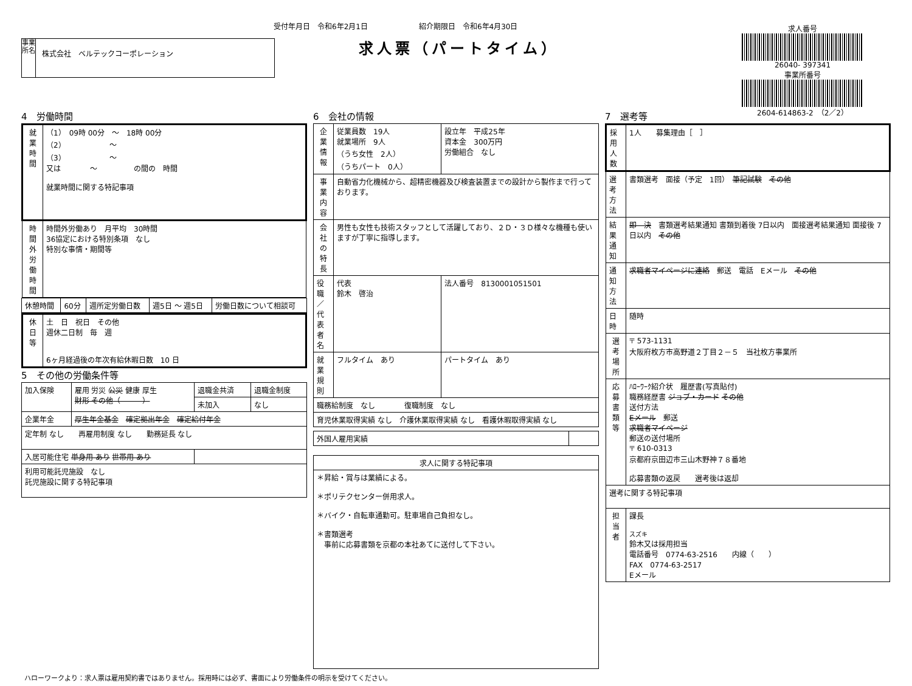受付年月日　令和6年2月1日　　　　　　　紹介期限日　令和6年4月30日
求人票（パートタイム）
事業所名
株式会社　ベルテックコーポレーション
求人番号
26040- 397341
事業所番号
2604-614863-2　（2／2）
4　労働時間
| 就業時間 | （1） 09時 00分 ～ 18時 00分 （2） ～ （3） ～ 又は ～ の間の 時間 就業時間に関する特記事項 |
| 時間外労働時間 | 時間外労働あり 月平均 30時間 36協定における特別条項 なし 特別な事情・期間等 |
| 休憩時間 | 60分 | 週所定労働日数 | 週5日 ～ 週5日 | 労働日数について相談可 |
| 休日等 | 土 日 祝日 その他 週休二日制 毎 週 6ヶ月経過後の年次有給休暇日数 10 日 |
5　その他の労働条件等
| 加入保険 | 雇用 労災 公災 健康 厚生 財形 その他（ ） | 退職金共済 | 退職金制度 |
| | | 未加入 | なし |
| 企業年金 | 厚生年金基金 確定拠出年金 確定給付年金 | | |
| 定年制 なし 再雇用制度 なし 勤務延長 なし | | | |
| 入居可能住宅 単身用 あり 世帯用 あり | | | |
| 利用可能託児施設 なし 託児施設に関する特記事項 | | | |
6　会社の情報
| 企業情報 | 従業員数 19人 就業場所 9人 （うち女性 2人） （うちパート 0人） | 設立年 平成25年 資本金 300万円 労働組合 なし |
| 事業内容 | 自動省力化機械から、超精密機器及び検査装置までの設計から製作まで行っております。 | |
| 会社の特長 | 男性も女性も技術スタッフとして活躍しており、２Ｄ・３Ｄ様々な機種も使いますが丁寧に指導します。 | |
| 役職／代表者名 | 代表 鈴木 啓治 | 法人番号 8130001051501 |
| 就業規則 | フルタイム あり | パートタイム あり |
| 職務給制度 なし 復職制度 なし | | |
| 育児休業取得実績 なし 介護休業取得実績 なし 看護休暇取得実績 なし | | |
| 外国人雇用実績 | |
| 求人に関する特記事項 |
| --- |
| ＊昇給・賞与は業績による。 ＊ポリテクセンター併用求人。 ＊バイク・自転車通勤可。駐車場自己負担なし。 ＊書類選考 事前に応募書類を京都の本社あてに送付して下さい。 |
7　選考等
| 採用人数 | 1人 募集理由［ ］ |
| 選考方法 | 書類選考 面接（予定 1回） 筆記試験 その他 |
| 結果通知 | 即 決 書類選考結果通知 書類到着後 7日以内 面接選考結果通知 面接後 7日以内 その他 |
| 通知方法 | 求職者マイページに連絡 郵送 電話 Eメール その他 |
| 日時 | 随時 |
| 選考場所 | 〒 573-1131 大阪府枚方市高野道２丁目２－５ 当社枚方事業所 |
| 応募書類等 | ﾊﾛｰﾜｰｸ紹介状 履歴書(写真貼付) 職務経歴書 ジョブ・カード その他 送付方法 Eメール 郵送 求職者マイページ 郵送の送付場所 〒 610-0313 京都府京田辺市三山木野神７８番地 応募書類の返戻 選考後は返却 |
| 選考に関する特記事項 | |
| 担当者 | 課長 スズキ 鈴木又は採用担当 電話番号 0774-63-2516 内線（ ） FAX 0774-63-2517 Eメール |
ハローワークより：求人票は雇用契約書ではありません。採用時には必ず、書面により労働条件の明示を受けてください。